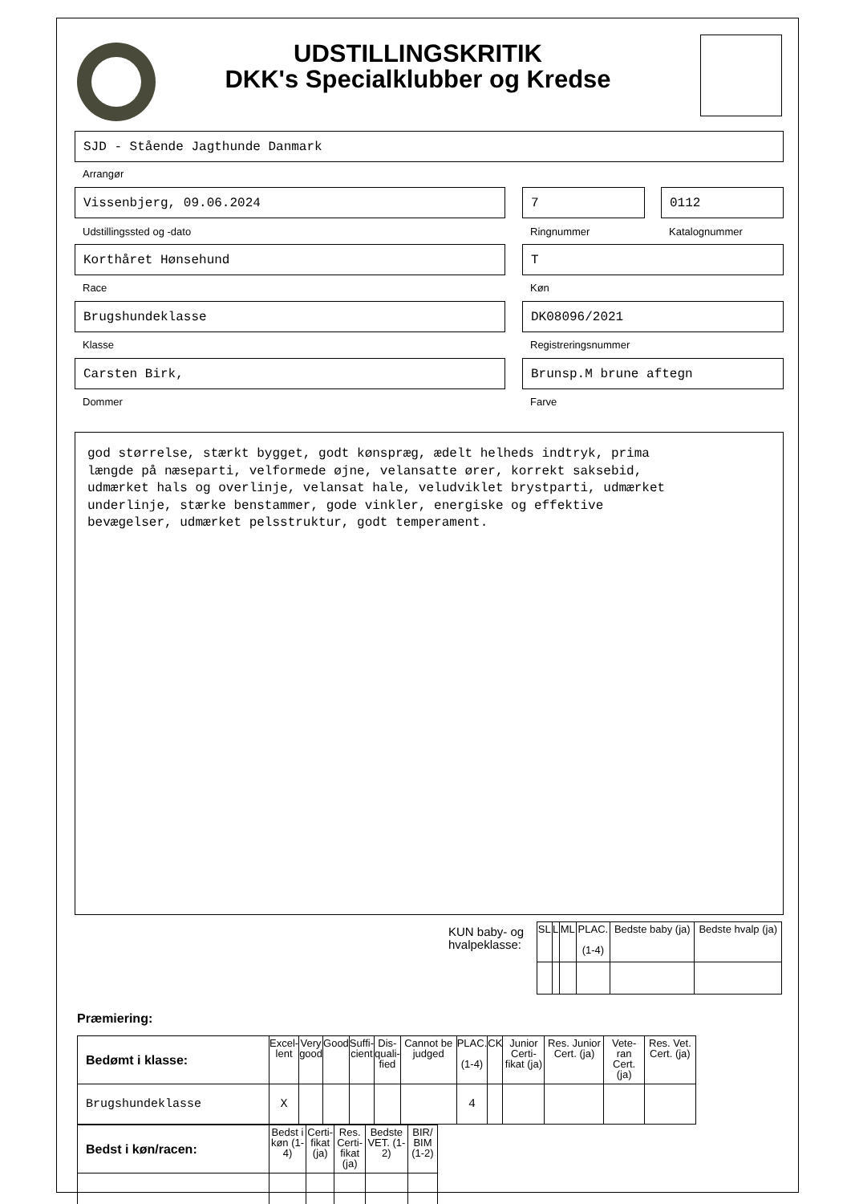UDSTILLINGSKRITIK
DKK's Specialklubber og Kredse
SJD - Stående Jagthunde Danmark
Arrangør
Vissenbjerg, 09.06.2024 7 0112
Udstillingssted og -dato Ringnummer Katalognummer
Korthåret Hønsehund T
Race Køn
Brugshundeklasse DK08096/2021
Klasse Registreringsnummer
Carsten Birk, Brunsp.M brune aftegn
Dommer Farve
god størrelse, stærkt bygget, godt kønspræg, ædelt helheds indtryk, prima længde på næseparti, velformede øjne, velansatte ører, korrekt saksebid, udmærket hals og overlinje, velansat hale, veludviklet brystparti, udmærket underlinje, stærke benstammer, gode vinkler, energiske og effektive bevægelser, udmærket pelsstruktur, godt temperament.
KUN baby- og
hvalpeklasse:
| SL | L | ML | PLAC. (1-4) | Bedste baby (ja) | Bedste hvalp (ja) |
| --- | --- | --- | --- | --- | --- |
Præmiering:
| Bedømt i klasse: | Excel- lent | Very good | Good | Suffi- cient | Dis- quali- fied | Cannot be judged | PLAC. (1-4) | CK | Junior Certi- fikat (ja) | Res. Junior Cert. (ja) | Vete- ran Cert. (ja) | Res. Vet. Cert. (ja) |
| --- | --- | --- | --- | --- | --- | --- | --- | --- | --- | --- | --- | --- |
| Brugshundeklasse | X | | | | | | 4 | | | | | |
| Bedst i køn/racen: | Bedst i køn (1-4) | Certi- fikat (ja) | Res. Certi- fikat (ja) | Bedste VET. (1-2) | BIR/ BIM (1-2) |
| --- | --- | --- | --- | --- | --- |